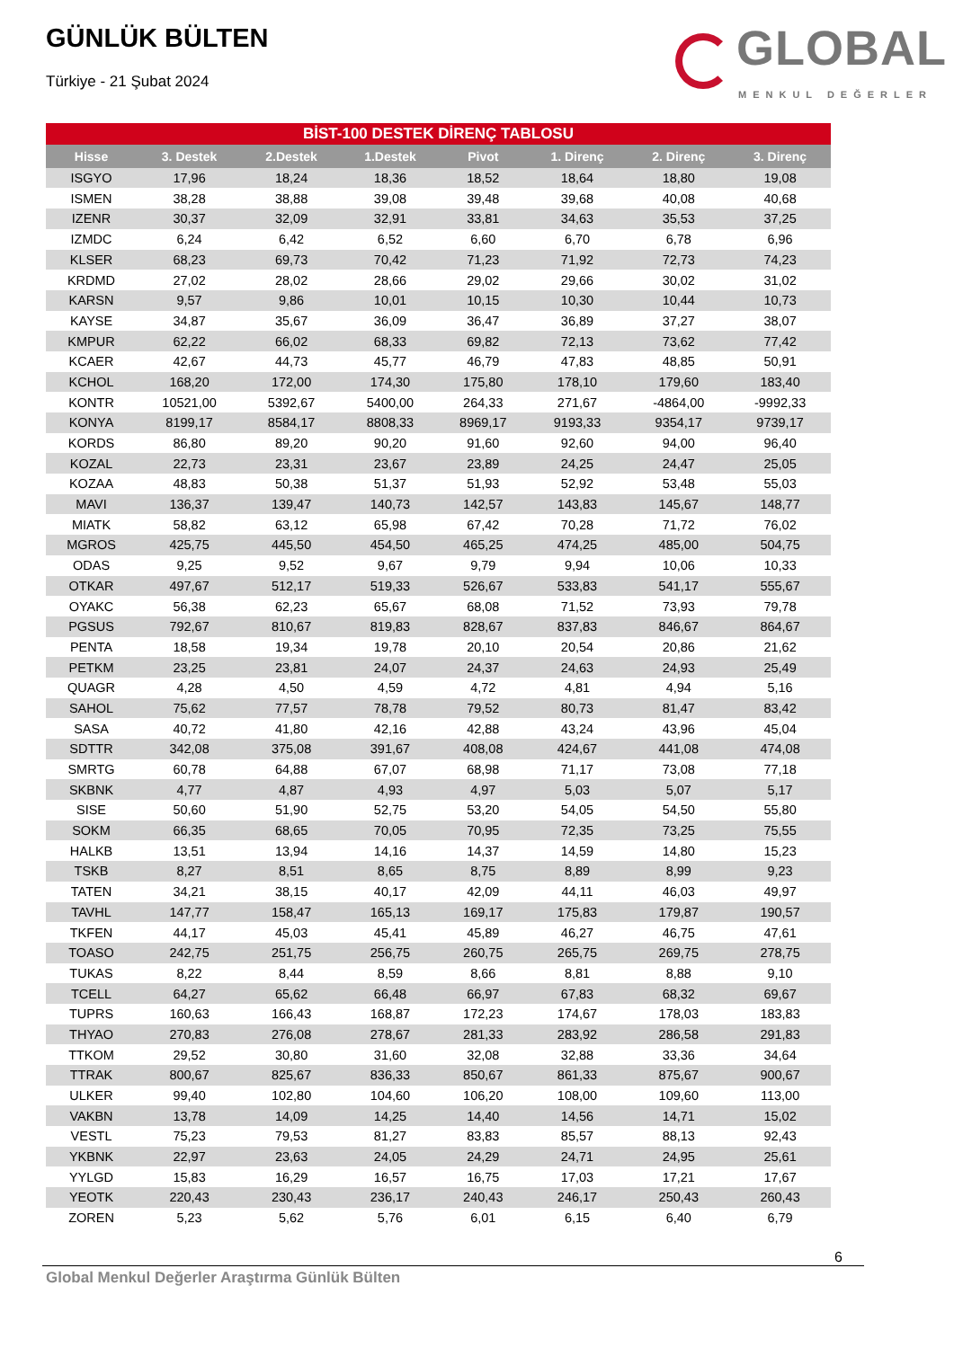GÜNLÜK BÜLTEN
Türkiye - 21 Şubat 2024
GLOBAL
MENKUL DEĞERLER
BİST-100 DESTEK DİRENÇ TABLOSU
| Hisse | 3. Destek | 2.Destek | 1.Destek | Pivot | 1. Direnç | 2. Direnç | 3. Direnç |
| --- | --- | --- | --- | --- | --- | --- | --- |
| ISGYO | 17,96 | 18,24 | 18,36 | 18,52 | 18,64 | 18,80 | 19,08 |
| ISMEN | 38,28 | 38,88 | 39,08 | 39,48 | 39,68 | 40,08 | 40,68 |
| IZENR | 30,37 | 32,09 | 32,91 | 33,81 | 34,63 | 35,53 | 37,25 |
| IZMDC | 6,24 | 6,42 | 6,52 | 6,60 | 6,70 | 6,78 | 6,96 |
| KLSER | 68,23 | 69,73 | 70,42 | 71,23 | 71,92 | 72,73 | 74,23 |
| KRDMD | 27,02 | 28,02 | 28,66 | 29,02 | 29,66 | 30,02 | 31,02 |
| KARSN | 9,57 | 9,86 | 10,01 | 10,15 | 10,30 | 10,44 | 10,73 |
| KAYSE | 34,87 | 35,67 | 36,09 | 36,47 | 36,89 | 37,27 | 38,07 |
| KMPUR | 62,22 | 66,02 | 68,33 | 69,82 | 72,13 | 73,62 | 77,42 |
| KCAER | 42,67 | 44,73 | 45,77 | 46,79 | 47,83 | 48,85 | 50,91 |
| KCHOL | 168,20 | 172,00 | 174,30 | 175,80 | 178,10 | 179,60 | 183,40 |
| KONTR | 10521,00 | 5392,67 | 5400,00 | 264,33 | 271,67 | -4864,00 | -9992,33 |
| KONYA | 8199,17 | 8584,17 | 8808,33 | 8969,17 | 9193,33 | 9354,17 | 9739,17 |
| KORDS | 86,80 | 89,20 | 90,20 | 91,60 | 92,60 | 94,00 | 96,40 |
| KOZAL | 22,73 | 23,31 | 23,67 | 23,89 | 24,25 | 24,47 | 25,05 |
| KOZAA | 48,83 | 50,38 | 51,37 | 51,93 | 52,92 | 53,48 | 55,03 |
| MAVI | 136,37 | 139,47 | 140,73 | 142,57 | 143,83 | 145,67 | 148,77 |
| MIATK | 58,82 | 63,12 | 65,98 | 67,42 | 70,28 | 71,72 | 76,02 |
| MGROS | 425,75 | 445,50 | 454,50 | 465,25 | 474,25 | 485,00 | 504,75 |
| ODAS | 9,25 | 9,52 | 9,67 | 9,79 | 9,94 | 10,06 | 10,33 |
| OTKAR | 497,67 | 512,17 | 519,33 | 526,67 | 533,83 | 541,17 | 555,67 |
| OYAKC | 56,38 | 62,23 | 65,67 | 68,08 | 71,52 | 73,93 | 79,78 |
| PGSUS | 792,67 | 810,67 | 819,83 | 828,67 | 837,83 | 846,67 | 864,67 |
| PENTA | 18,58 | 19,34 | 19,78 | 20,10 | 20,54 | 20,86 | 21,62 |
| PETKM | 23,25 | 23,81 | 24,07 | 24,37 | 24,63 | 24,93 | 25,49 |
| QUAGR | 4,28 | 4,50 | 4,59 | 4,72 | 4,81 | 4,94 | 5,16 |
| SAHOL | 75,62 | 77,57 | 78,78 | 79,52 | 80,73 | 81,47 | 83,42 |
| SASA | 40,72 | 41,80 | 42,16 | 42,88 | 43,24 | 43,96 | 45,04 |
| SDTTR | 342,08 | 375,08 | 391,67 | 408,08 | 424,67 | 441,08 | 474,08 |
| SMRTG | 60,78 | 64,88 | 67,07 | 68,98 | 71,17 | 73,08 | 77,18 |
| SKBNK | 4,77 | 4,87 | 4,93 | 4,97 | 5,03 | 5,07 | 5,17 |
| SISE | 50,60 | 51,90 | 52,75 | 53,20 | 54,05 | 54,50 | 55,80 |
| SOKM | 66,35 | 68,65 | 70,05 | 70,95 | 72,35 | 73,25 | 75,55 |
| HALKB | 13,51 | 13,94 | 14,16 | 14,37 | 14,59 | 14,80 | 15,23 |
| TSKB | 8,27 | 8,51 | 8,65 | 8,75 | 8,89 | 8,99 | 9,23 |
| TATEN | 34,21 | 38,15 | 40,17 | 42,09 | 44,11 | 46,03 | 49,97 |
| TAVHL | 147,77 | 158,47 | 165,13 | 169,17 | 175,83 | 179,87 | 190,57 |
| TKFEN | 44,17 | 45,03 | 45,41 | 45,89 | 46,27 | 46,75 | 47,61 |
| TOASO | 242,75 | 251,75 | 256,75 | 260,75 | 265,75 | 269,75 | 278,75 |
| TUKAS | 8,22 | 8,44 | 8,59 | 8,66 | 8,81 | 8,88 | 9,10 |
| TCELL | 64,27 | 65,62 | 66,48 | 66,97 | 67,83 | 68,32 | 69,67 |
| TUPRS | 160,63 | 166,43 | 168,87 | 172,23 | 174,67 | 178,03 | 183,83 |
| THYAO | 270,83 | 276,08 | 278,67 | 281,33 | 283,92 | 286,58 | 291,83 |
| TTKOM | 29,52 | 30,80 | 31,60 | 32,08 | 32,88 | 33,36 | 34,64 |
| TTRAK | 800,67 | 825,67 | 836,33 | 850,67 | 861,33 | 875,67 | 900,67 |
| ULKER | 99,40 | 102,80 | 104,60 | 106,20 | 108,00 | 109,60 | 113,00 |
| VAKBN | 13,78 | 14,09 | 14,25 | 14,40 | 14,56 | 14,71 | 15,02 |
| VESTL | 75,23 | 79,53 | 81,27 | 83,83 | 85,57 | 88,13 | 92,43 |
| YKBNK | 22,97 | 23,63 | 24,05 | 24,29 | 24,71 | 24,95 | 25,61 |
| YYLGD | 15,83 | 16,29 | 16,57 | 16,75 | 17,03 | 17,21 | 17,67 |
| YEOTK | 220,43 | 230,43 | 236,17 | 240,43 | 246,17 | 250,43 | 260,43 |
| ZOREN | 5,23 | 5,62 | 5,76 | 6,01 | 6,15 | 6,40 | 6,79 |
6
Global Menkul Değerler Araştırma Günlük Bülten